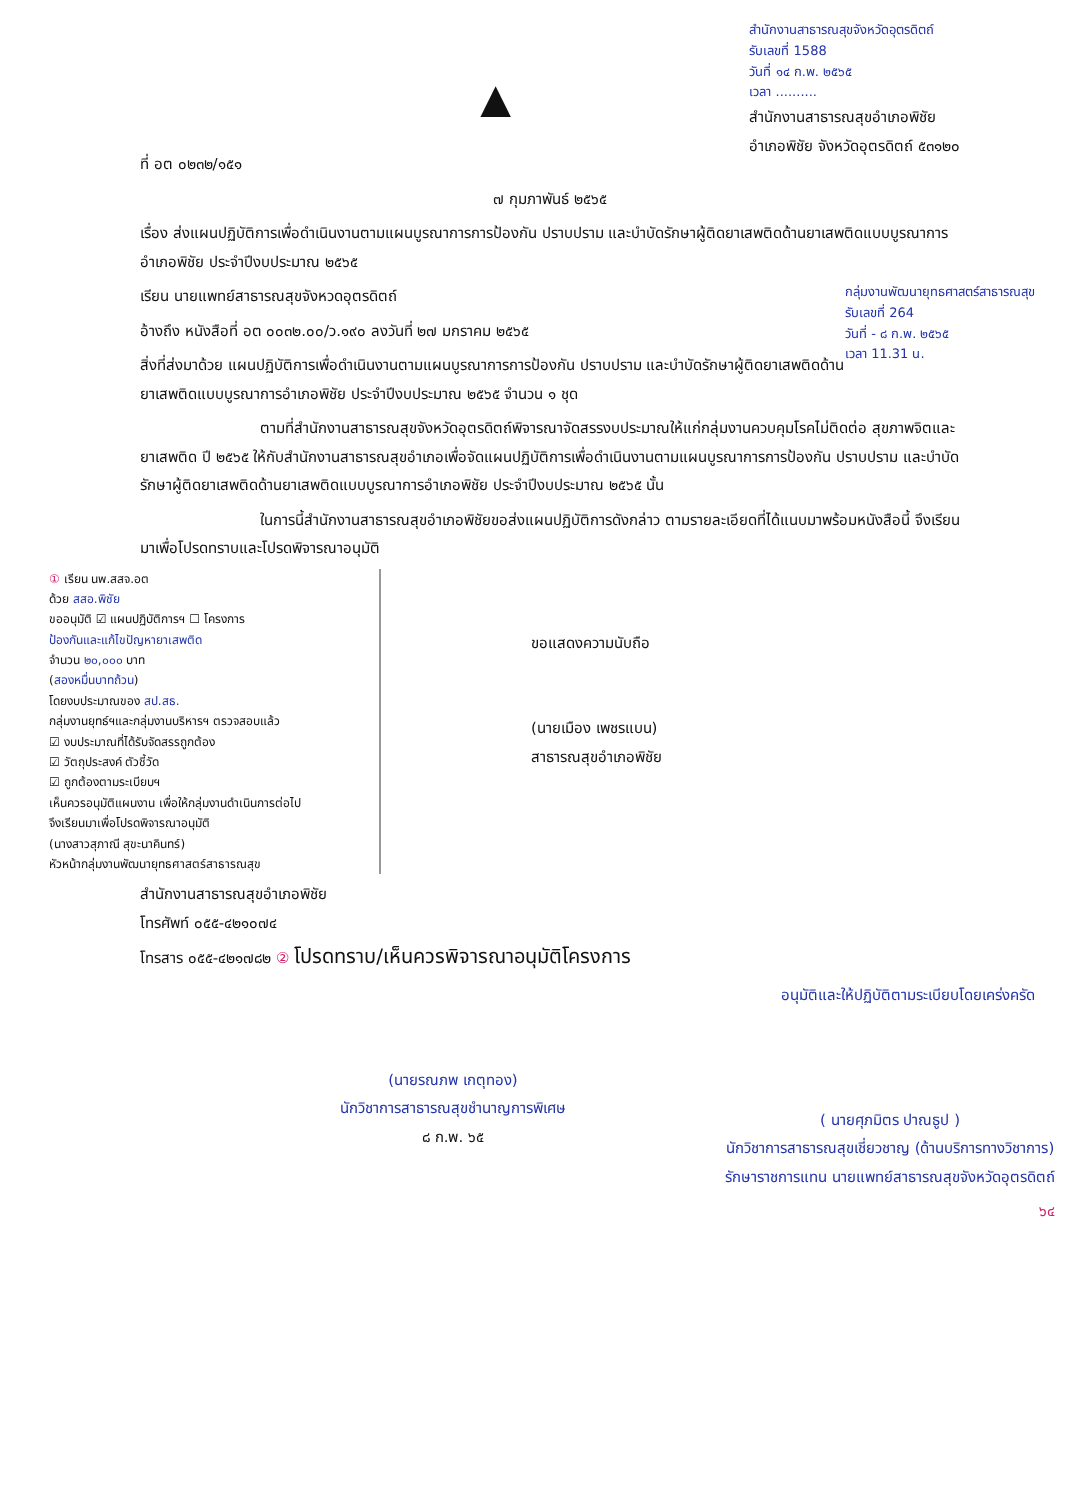ที่ อต ๐๒๓๒/๑๕๑
▲
สำนักงานสาธารณสุขจังหวัดอุตรดิตถ์
รับเลขที่ 1588
วันที่ ๑๔ ก.พ. ๒๕๖๕
เวลา ..........
สำนักงานสาธารณสุขอำเภอพิชัย
อำเภอพิชัย จังหวัดอุตรดิตถ์ ๕๓๑๒๐
๗ กุมภาพันธ์ ๒๕๖๕
เรื่อง ส่งแผนปฏิบัติการเพื่อดำเนินงานตามแผนบูรณาการการป้องกัน ปราบปราม และบำบัดรักษาผู้ติดยาเสพติดด้านยาเสพติดแบบบูรณาการอำเภอพิชัย ประจำปีงบประมาณ ๒๕๖๕
กลุ่มงานพัฒนายุทธศาสตร์สาธารณสุข
รับเลขที่ 264
วันที่ - ๘ ก.พ. ๒๕๖๕
เวลา 11.31 น.
เรียน นายแพทย์สาธารณสุขจังหวดอุตรดิตถ์
อ้างถึง หนังสือที่ อต ๐๐๓๒.๐๐/ว.๑๙๐ ลงวันที่ ๒๗ มกราคม ๒๕๖๕
สิ่งที่ส่งมาด้วย แผนปฏิบัติการเพื่อดำเนินงานตามแผนบูรณาการการป้องกัน ปราบปราม และบำบัดรักษาผู้ติดยาเสพติดด้านยาเสพติดแบบบูรณาการอำเภอพิชัย ประจำปีงบประมาณ ๒๕๖๕ จำนวน ๑ ชุด
ตามที่สำนักงานสาธารณสุขจังหวัดอุตรดิตถ์พิจารณาจัดสรรงบประมาณให้แก่กลุ่มงานควบคุมโรคไม่ติดต่อ สุขภาพจิตและยาเสพติด ปี ๒๕๖๕ ให้กับสำนักงานสาธารณสุขอำเภอเพื่อจัดแผนปฏิบัติการเพื่อดำเนินงานตามแผนบูรณาการการป้องกัน ปราบปราม และบำบัดรักษาผู้ติดยาเสพติดด้านยาเสพติดแบบบูรณาการอำเภอพิชัย ประจำปีงบประมาณ ๒๕๖๕ นั้น
ในการนี้สำนักงานสาธารณสุขอำเภอพิชัยขอส่งแผนปฏิบัติการดังกล่าว ตามรายละเอียดที่ได้แนบมาพร้อมหนังสือนี้ จึงเรียนมาเพื่อโปรดทราบและโปรดพิจารณาอนุมัติ
① เรียน นพ.สสจ.อต
ด้วย สสอ.พิชัย
ขออนุมัติ ☑ แผนปฏิบัติการฯ ☐ โครงการ
ป้องกันและแก้ไขปัญหายาเสพติด
จำนวน ๒๐,๐๐๐ บาท
(สองหมื่นบาทถ้วน)
โดยงบประมาณของ สป.สธ.
กลุ่มงานยุทธ์ฯและกลุ่มงานบริหารฯ ตรวจสอบแล้ว
☑ งบประมาณที่ได้รับจัดสรรถูกต้อง
☑ วัตถุประสงค์ ตัวชี้วัด
☑ ถูกต้องตามระเบียบฯ
เห็นควรอนุมัติแผนงาน เพื่อให้กลุ่มงานดำเนินการต่อไป
จึงเรียนมาเพื่อโปรดพิจารณาอนุมัติ
(นางสาวสุภาณี สุขะนาคินทร์)
หัวหน้ากลุ่มงานพัฒนายุทธศาสตร์สาธารณสุข
ขอแสดงความนับถือ
(นายเมือง เพชรแบน)
สาธารณสุขอำเภอพิชัย
สำนักงานสาธารณสุขอำเภอพิชัย
โทรศัพท์ ๐๕๕-๔๒๑๐๗๔
โทรสาร ๐๕๕-๔๒๑๗๘๒ ② โปรดทราบ/เห็นควรพิจารณาอนุมัติโครงการ
อนุมัติและให้ปฏิบัติตามระเบียบโดยเคร่งครัด
(นายรณภพ เกตุทอง)
นักวิชาการสาธารณสุขชำนาญการพิเศษ
๘ ก.พ. ๖๕
( นายศุภมิตร ปาณธูป )
นักวิชาการสาธารณสุขเชี่ยวชาญ (ด้านบริการทางวิชาการ)
รักษาราชการแทน นายแพทย์สาธารณสุขจังหวัดอุตรดิตถ์
๖๔